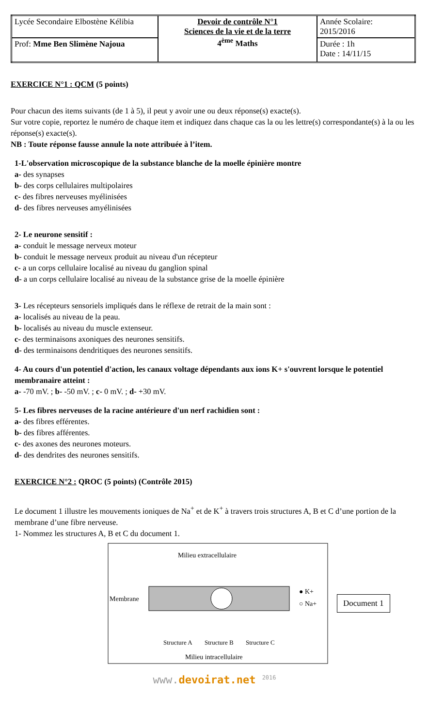| Lycée Secondaire Elbostène Kélibia | Devoir de contrôle N°1 Sciences de la vie et de la terre 4<sup>ème</sup> Maths | Année Scolaire: 2015/2016 |
| Prof: Mme Ben Slimène Najoua | | Durée : 1h Date : 14/11/15 |
EXERCICE N°1 : QCM (5 points)
Pour chacun des items suivants (de 1 à 5), il peut y avoir une ou deux réponse(s) exacte(s).
Sur votre copie, reportez le numéro de chaque item et indiquez dans chaque cas la ou les lettre(s) correspondante(s) à la ou les réponse(s) exacte(s).
NB : Toute réponse fausse annule la note attribuée à l’item.
1-L'observation microscopique de la substance blanche de la moelle épinière montre
a- des synapses
b- des corps cellulaires multipolaires
c- des fibres nerveuses myélinisées
d- des fibres nerveuses amyélinisées
2- Le neurone sensitif :
a- conduit le message nerveux moteur
b- conduit le message nerveux produit au niveau d'un récepteur
c- a un corps cellulaire localisé au niveau du ganglion spinal
d- a un corps cellulaire localisé au niveau de la substance grise de la moelle épinière
3- Les récepteurs sensoriels impliqués dans le réflexe de retrait de la main sont :
a- localisés au niveau de la peau.
b- localisés au niveau du muscle extenseur.
c- des terminaisons axoniques des neurones sensitifs.
d- des terminaisons dendritiques des neurones sensitifs.
4- Au cours d'un potentiel d'action, les canaux voltage dépendants aux ions K+ s'ouvrent lorsque le potentiel membranaire atteint :
a- -70 mV. ; b- -50 mV. ; c- 0 mV. ; d- +30 mV.
5- Les fibres nerveuses de la racine antérieure d'un nerf rachidien sont :
a- des fibres efférentes.
b- des fibres afférentes.
c- des axones des neurones moteurs.
d- des dendrites des neurones sensitifs.
EXERCICE N°2 : QROC (5 points) (Contrôle 2015)
Le document 1 illustre les mouvements ioniques de Na<sup>+</sup> et de K<sup>+</sup> à travers trois structures A, B et C d’une portion de la membrane d’une fibre nerveuse.
1- Nommez les structures A, B et C du document 1.
Milieu extracellulaire
Membrane
● K+
○ Na+
Structure A
Structure B
Structure C
Milieu intracellulaire
Document 1
www.devoirat.net <sup>2016</sup>